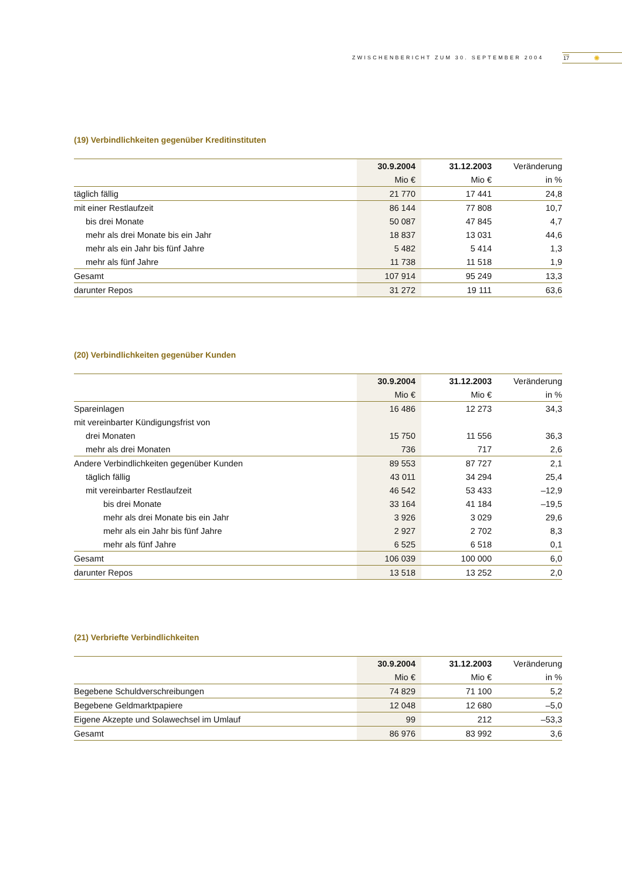ZWISCHENBERICHT ZUM 30. SEPTEMBER 2004 17 ✺
(19) Verbindlichkeiten gegenüber Kreditinstituten
| | 30.9.2004 | 31.12.2003 | Veränderung |
| --- | --- | --- | --- |
| | Mio € | Mio € | in % |
| täglich fällig | 21 770 | 17 441 | 24,8 |
| mit einer Restlaufzeit | 86 144 | 77 808 | 10,7 |
| bis drei Monate | 50 087 | 47 845 | 4,7 |
| mehr als drei Monate bis ein Jahr | 18 837 | 13 031 | 44,6 |
| mehr als ein Jahr bis fünf Jahre | 5 482 | 5 414 | 1,3 |
| mehr als fünf Jahre | 11 738 | 11 518 | 1,9 |
| Gesamt | 107 914 | 95 249 | 13,3 |
| darunter Repos | 31 272 | 19 111 | 63,6 |
(20) Verbindlichkeiten gegenüber Kunden
| | 30.9.2004 | 31.12.2003 | Veränderung |
| --- | --- | --- | --- |
| | Mio € | Mio € | in % |
| Spareinlagen | 16 486 | 12 273 | 34,3 |
| mit vereinbarter Kündigungsfrist von | | | |
| drei Monaten | 15 750 | 11 556 | 36,3 |
| mehr als drei Monaten | 736 | 717 | 2,6 |
| Andere Verbindlichkeiten gegenüber Kunden | 89 553 | 87 727 | 2,1 |
| täglich fällig | 43 011 | 34 294 | 25,4 |
| mit vereinbarter Restlaufzeit | 46 542 | 53 433 | –12,9 |
| bis drei Monate | 33 164 | 41 184 | –19,5 |
| mehr als drei Monate bis ein Jahr | 3 926 | 3 029 | 29,6 |
| mehr als ein Jahr bis fünf Jahre | 2 927 | 2 702 | 8,3 |
| mehr als fünf Jahre | 6 525 | 6 518 | 0,1 |
| Gesamt | 106 039 | 100 000 | 6,0 |
| darunter Repos | 13 518 | 13 252 | 2,0 |
(21) Verbriefte Verbindlichkeiten
| | 30.9.2004 | 31.12.2003 | Veränderung |
| --- | --- | --- | --- |
| | Mio € | Mio € | in % |
| Begebene Schuldverschreibungen | 74 829 | 71 100 | 5,2 |
| Begebene Geldmarktpapiere | 12 048 | 12 680 | –5,0 |
| Eigene Akzepte und Solawechsel im Umlauf | 99 | 212 | –53,3 |
| Gesamt | 86 976 | 83 992 | 3,6 |